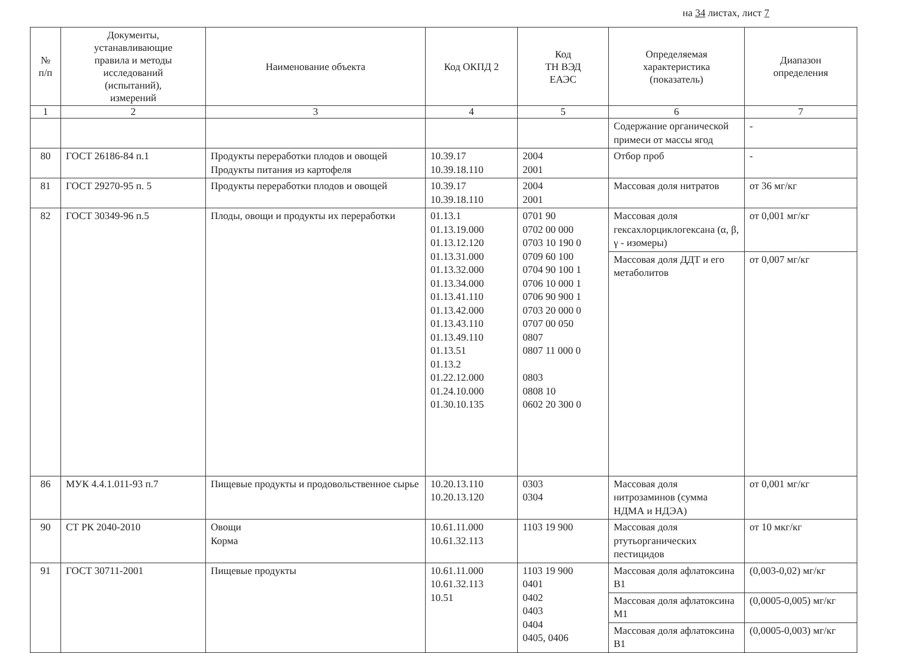на 34 листах, лист 7
| № п/п | Документы, устанавливающие правила и методы исследований (испытаний), измерений | Наименование объекта | Код ОКПД 2 | Код ТН ВЭД ЕАЭС | Определяемая характеристика (показатель) | Диапазон определения |
| --- | --- | --- | --- | --- | --- | --- |
| 1 | 2 | 3 | 4 | 5 | 6 | 7 |
| | | | | | Содержание органической примеси от массы ягод | - |
| 80 | ГОСТ 26186-84 п.1 | Продукты переработки плодов и овощей Продукты питания из картофеля | 10.39.17 10.39.18.110 | 2004 2001 | Отбор проб | - |
| 81 | ГОСТ 29270-95 п. 5 | Продукты переработки плодов и овощей | 10.39.17 10.39.18.110 | 2004 2001 | Массовая доля нитратов | от 36 мг/кг |
| 82 | ГОСТ 30349-96 п.5 | Плоды, овощи и продукты их переработки | 01.13.1 01.13.19.000 01.13.12.120 01.13.31.000 01.13.32.000 01.13.34.000 01.13.41.110 01.13.42.000 01.13.43.110 01.13.49.110 01.13.51 01.13.2 01.22.12.000 01.24.10.000 01.30.10.135 | 0701 90 0702 00 000 0703 10 190 0 0709 60 100 0704 90 100 1 0706 10 000 1 0706 90 900 1 0703 20 000 0 0707 00 050 0807 0807 11 000 0 0803 0808 10 0602 20 300 0 | Массовая доля гексахлорциклогексана (α, β, γ - изомеры) | от 0,001 мг/кг |
| | | | | | Массовая доля ДДТ и его метаболитов | от 0,007 мг/кг |
| 86 | МУК 4.4.1.011-93 п.7 | Пищевые продукты и продовольственное сырье | 10.20.13.110 10.20.13.120 | 0303 0304 | Массовая доля нитрозаминов (сумма НДМА и НДЭА) | от 0,001 мг/кг |
| 90 | СТ РК 2040-2010 | Овощи Корма | 10.61.11.000 10.61.32.113 | 1103 19 900 | Массовая доля ртутьорганических пестицидов | от 10 мкг/кг |
| 91 | ГОСТ 30711-2001 | Пищевые продукты | 10.61.11.000 10.61.32.113 10.51 | 1103 19 900 0401 0402 0403 0404 0405, 0406 | Массовая доля афлатоксина В1 | (0,003-0,02) мг/кг |
| | | | | | Массовая доля афлатоксина М1 | (0,0005-0,005) мг/кг |
| | | | | | Массовая доля афлатоксина В1 | (0,0005-0,003) мг/кг |